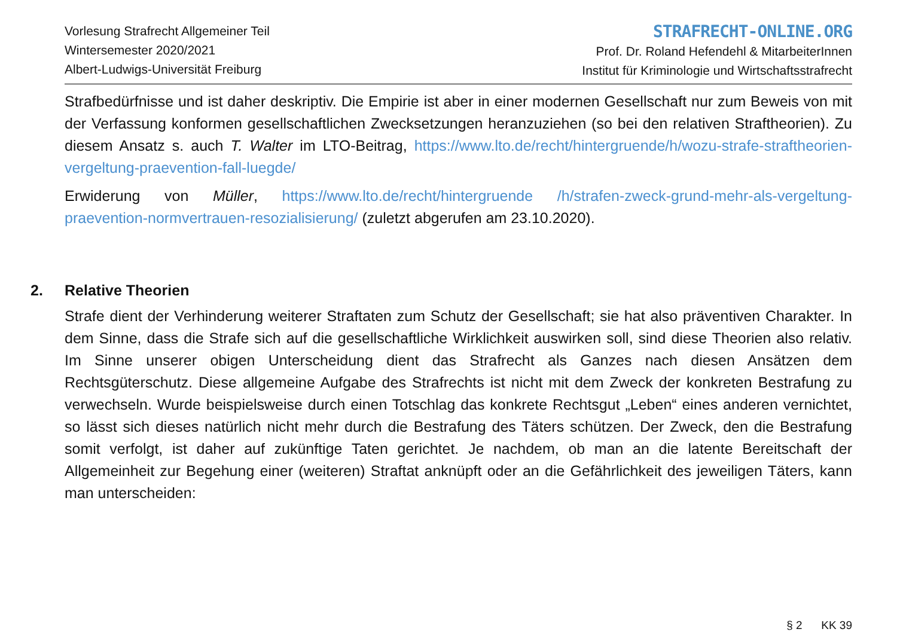Vorlesung Strafrecht Allgemeiner Teil
Wintersemester 2020/2021
Albert-Ludwigs-Universität Freiburg
STRAFRECHT-ONLINE.ORG
Prof. Dr. Roland Hefendehl & MitarbeiterInnen
Institut für Kriminologie und Wirtschaftsstrafrecht
Strafbedürfnisse und ist daher deskriptiv. Die Empirie ist aber in einer modernen Gesellschaft nur zum Beweis von mit der Verfassung konformen gesellschaftlichen Zwecksetzungen heranzuziehen (so bei den relativen Straftheorien). Zu diesem Ansatz s. auch T. Walter im LTO-Beitrag, https://www.lto.de/recht/hintergruende/h/wozu-strafe-straftheorien-vergeltung-praevention-fall-luegde/
Erwiderung von Müller, https://www.lto.de/recht/hintergruende /h/strafen-zweck-grund-mehr-als-vergeltung-praevention-normvertrauen-resozialisierung/ (zuletzt abgerufen am 23.10.2020).
2. Relative Theorien
Strafe dient der Verhinderung weiterer Straftaten zum Schutz der Gesellschaft; sie hat also präventiven Charakter. In dem Sinne, dass die Strafe sich auf die gesellschaftliche Wirklichkeit auswirken soll, sind diese Theorien also relativ. Im Sinne unserer obigen Unterscheidung dient das Strafrecht als Ganzes nach diesen Ansätzen dem Rechtsgüterschutz. Diese allgemeine Aufgabe des Strafrechts ist nicht mit dem Zweck der konkreten Bestrafung zu verwechseln. Wurde beispielsweise durch einen Totschlag das konkrete Rechtsgut „Leben“ eines anderen vernichtet, so lässt sich dieses natürlich nicht mehr durch die Bestrafung des Täters schützen. Der Zweck, den die Bestrafung somit verfolgt, ist daher auf zukünftige Taten gerichtet. Je nachdem, ob man an die latente Bereitschaft der Allgemeinheit zur Begehung einer (weiteren) Straftat anknüpft oder an die Gefährlichkeit des jeweiligen Täters, kann man unterscheiden:
§ 2 KK 39